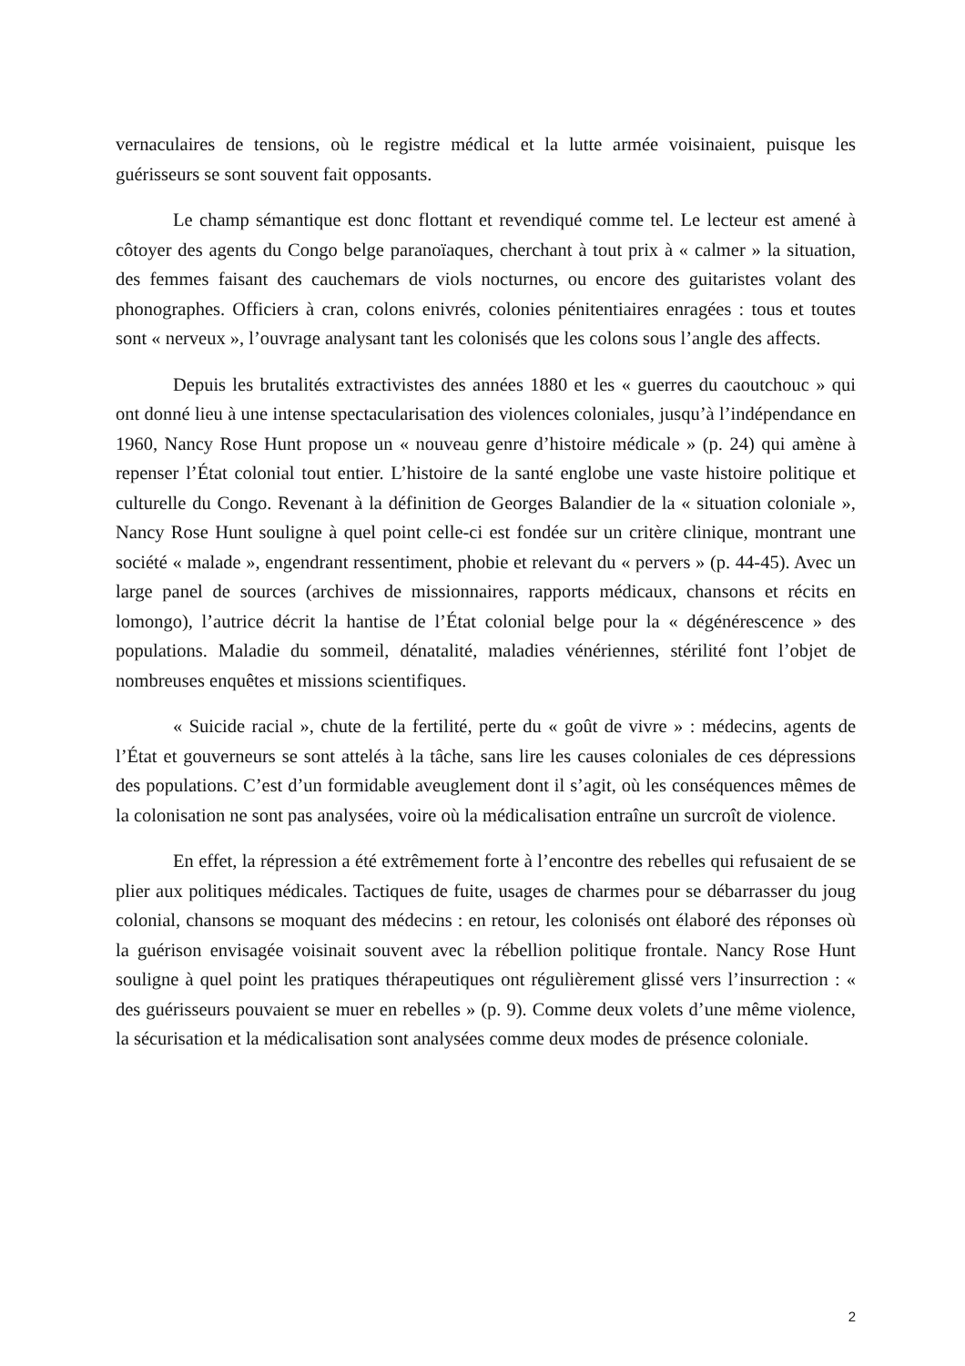vernaculaires de tensions, où le registre médical et la lutte armée voisinaient, puisque les guérisseurs se sont souvent fait opposants.
Le champ sémantique est donc flottant et revendiqué comme tel. Le lecteur est amené à côtoyer des agents du Congo belge paranoïaques, cherchant à tout prix à « calmer » la situation, des femmes faisant des cauchemars de viols nocturnes, ou encore des guitaristes volant des phonographes. Officiers à cran, colons enivrés, colonies pénitentiaires enragées : tous et toutes sont « nerveux », l’ouvrage analysant tant les colonisés que les colons sous l’angle des affects.
Depuis les brutalités extractivistes des années 1880 et les « guerres du caoutchouc » qui ont donné lieu à une intense spectacularisation des violences coloniales, jusqu’à l’indépendance en 1960, Nancy Rose Hunt propose un « nouveau genre d’histoire médicale » (p. 24) qui amène à repenser l’État colonial tout entier. L’histoire de la santé englobe une vaste histoire politique et culturelle du Congo. Revenant à la définition de Georges Balandier de la « situation coloniale », Nancy Rose Hunt souligne à quel point celle-ci est fondée sur un critère clinique, montrant une société « malade », engendrant ressentiment, phobie et relevant du « pervers » (p. 44-45). Avec un large panel de sources (archives de missionnaires, rapports médicaux, chansons et récits en lomongo), l’autrice décrit la hantise de l’État colonial belge pour la « dégénérescence » des populations. Maladie du sommeil, dénatalité, maladies vénériennes, stérilité font l’objet de nombreuses enquêtes et missions scientifiques.
« Suicide racial », chute de la fertilité, perte du « goût de vivre » : médecins, agents de l’État et gouverneurs se sont attelés à la tâche, sans lire les causes coloniales de ces dépressions des populations. C’est d’un formidable aveuglement dont il s’agit, où les conséquences mêmes de la colonisation ne sont pas analysées, voire où la médicalisation entraîne un surcroît de violence.
En effet, la répression a été extrêmement forte à l’encontre des rebelles qui refusaient de se plier aux politiques médicales. Tactiques de fuite, usages de charmes pour se débarrasser du joug colonial, chansons se moquant des médecins : en retour, les colonisés ont élaboré des réponses où la guérison envisagée voisinait souvent avec la rébellion politique frontale. Nancy Rose Hunt souligne à quel point les pratiques thérapeutiques ont régulièrement glissé vers l’insurrection : « des guérisseurs pouvaient se muer en rebelles » (p. 9). Comme deux volets d’une même violence, la sécurisation et la médicalisation sont analysées comme deux modes de présence coloniale.
2